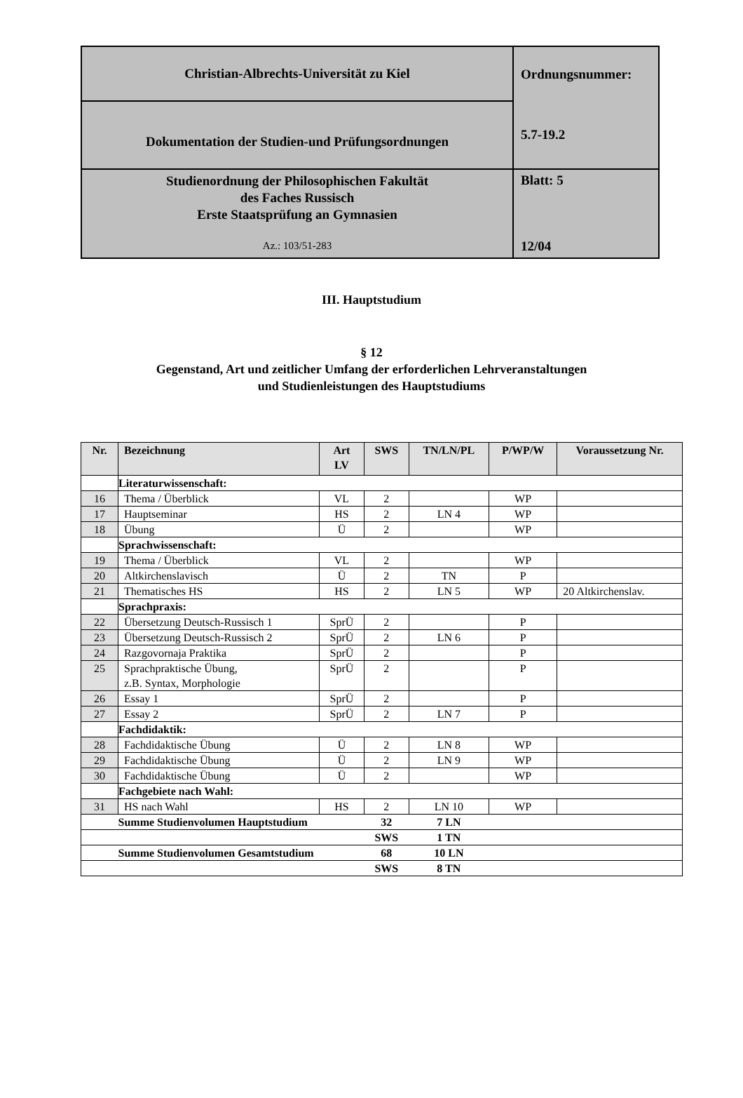| Christian-Albrechts-Universität zu Kiel | Ordnungsnummer: 5.7-19.2 |
| Dokumentation der Studien-und Prüfungsordnungen | |
| Studienordnung der Philosophischen Fakultät des Faches Russisch Erste Staatsprüfung an Gymnasien Az.: 103/51-283 | Blatt: 5 12/04 |
III. Hauptstudium
§ 12
Gegenstand, Art und zeitlicher Umfang der erforderlichen Lehrveranstaltungen
und Studienleistungen des Hauptstudiums
| Nr. | Bezeichnung | Art LV | SWS | TN/LN/PL | P/WP/W | Voraussetzung Nr. |
| --- | --- | --- | --- | --- | --- | --- |
| | Literaturwissenschaft: | | | | | |
| 16 | Thema / Überblick | VL | 2 | | WP | |
| 17 | Hauptseminar | HS | 2 | LN 4 | WP | |
| 18 | Übung | Ü | 2 | | WP | |
| | Sprachwissenschaft: | | | | | |
| 19 | Thema / Überblick | VL | 2 | | WP | |
| 20 | Altkirchenslavisch | Ü | 2 | TN | P | |
| 21 | Thematisches HS | HS | 2 | LN 5 | WP | 20 Altkirchenslav. |
| | Sprachpraxis: | | | | | |
| 22 | Übersetzung Deutsch-Russisch 1 | SprÜ | 2 | | P | |
| 23 | Übersetzung Deutsch-Russisch 2 | SprÜ | 2 | LN 6 | P | |
| 24 | Razgovornaja Praktika | SprÜ | 2 | | P | |
| 25 | Sprachpraktische Übung, z.B. Syntax, Morphologie | SprÜ | 2 | | P | |
| 26 | Essay 1 | SprÜ | 2 | | P | |
| 27 | Essay 2 | SprÜ | 2 | LN 7 | P | |
| | Fachdidaktik: | | | | | |
| 28 | Fachdidaktische Übung | Ü | 2 | LN 8 | WP | |
| 29 | Fachdidaktische Übung | Ü | 2 | LN 9 | WP | |
| 30 | Fachdidaktische Übung | Ü | 2 | | WP | |
| | Fachgebiete nach Wahl: | | | | | |
| 31 | HS nach Wahl | HS | 2 | LN 10 | WP | |
| | Summe Studienvolumen Hauptstudium | | 32 | 7 LN | | |
| | | | SWS | 1 TN | | |
| | Summe Studienvolumen Gesamtstudium | | 68 | 10 LN | | |
| | | | SWS | 8 TN | | |